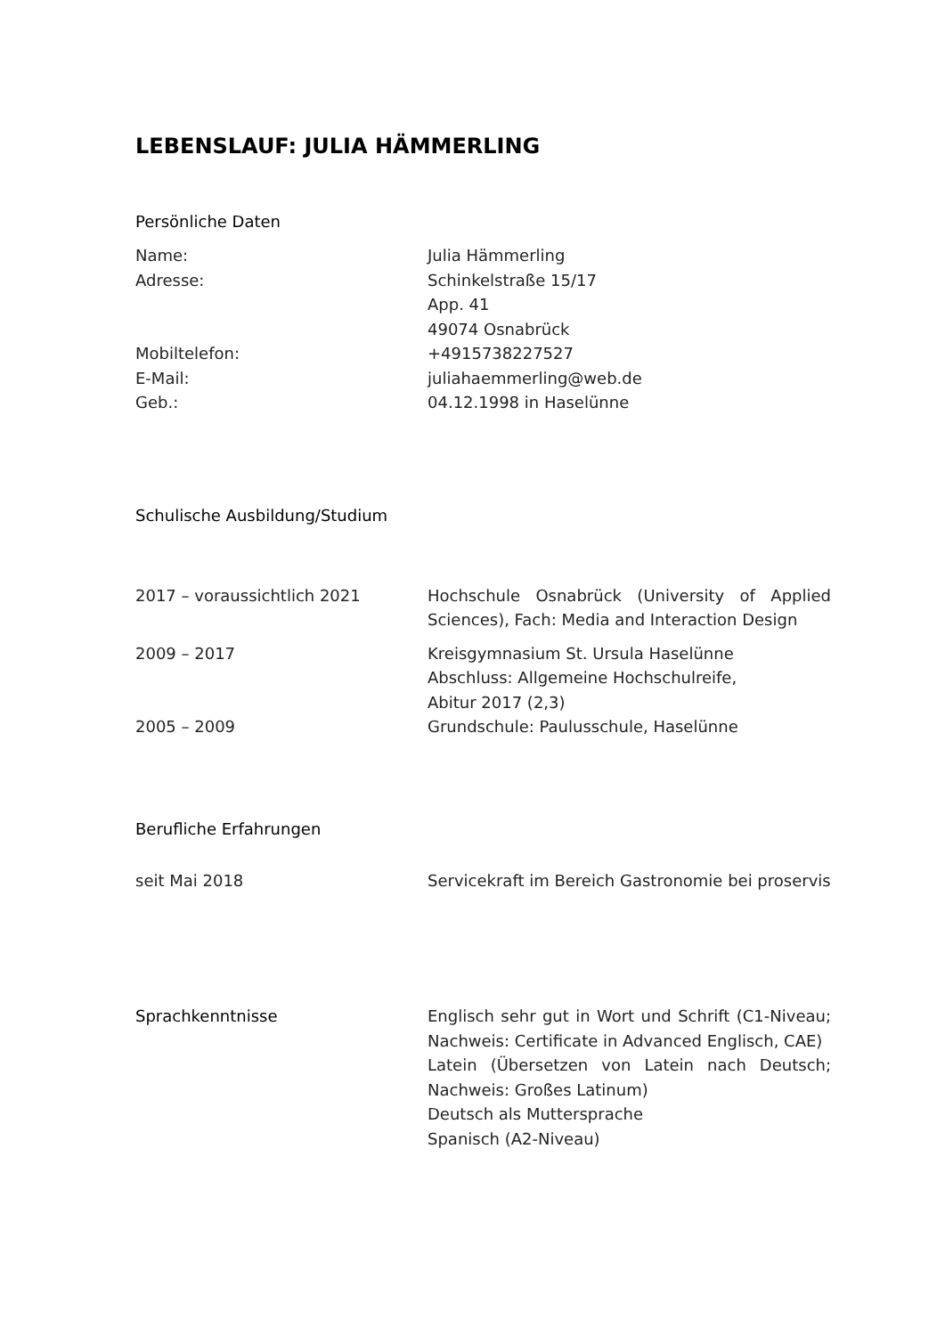LEBENSLAUF: JULIA HÄMMERLING
Persönliche Daten
Name: Julia Hämmerling
Adresse: Schinkelstraße 15/17
App. 41
49074 Osnabrück
Mobiltelefon: +4915738227527
E-Mail: juliahaemmerling@web.de
Geb.: 04.12.1998 in Haselünne
Schulische Ausbildung/Studium
2017 – voraussichtlich 2021 Hochschule Osnabrück (University of Applied Sciences), Fach: Media and Interaction Design
2009 – 2017 Kreisgymnasium St. Ursula Haselünne
Abschluss: Allgemeine Hochschulreife,
Abitur 2017 (2,3)
2005 – 2009 Grundschule: Paulusschule, Haselünne
Berufliche Erfahrungen
seit Mai 2018 Servicekraft im Bereich Gastronomie bei proservis
Sprachkenntnisse Englisch sehr gut in Wort und Schrift (C1-Niveau; Nachweis: Certificate in Advanced Englisch, CAE)
Latein (Übersetzen von Latein nach Deutsch; Nachweis: Großes Latinum)
Deutsch als Muttersprache
Spanisch (A2-Niveau)